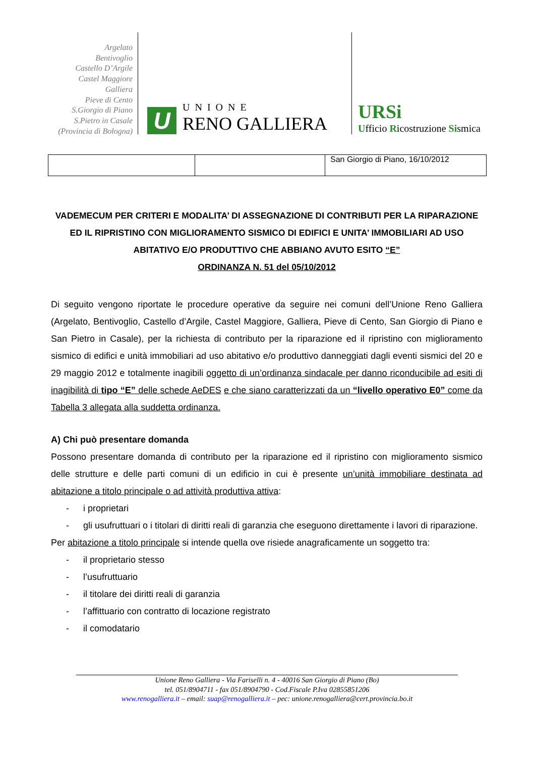Argelato
Bentivoglio
Castello D’Argile
Castel Maggiore
Galliera
Pieve di Cento
S.Giorgio di Piano
S.Pietro in Casale
(Provincia di Bologna)
U
UNIONE
RENO GALLIERA
URSi
Ufficio Ricostruzione Sismica
| | | San Giorgio di Piano, 16/10/2012 |
VADEMECUM PER CRITERI E MODALITA’ DI ASSEGNAZIONE DI CONTRIBUTI PER LA RIPARAZIONE ED IL RIPRISTINO CON MIGLIORAMENTO SISMICO DI EDIFICI E UNITA’ IMMOBILIARI AD USO ABITATIVO E/O PRODUTTIVO CHE ABBIANO AVUTO ESITO “E”
ORDINANZA N. 51 del 05/10/2012
Di seguito vengono riportate le procedure operative da seguire nei comuni dell’Unione Reno Galliera (Argelato, Bentivoglio, Castello d’Argile, Castel Maggiore, Galliera, Pieve di Cento, San Giorgio di Piano e San Pietro in Casale), per la richiesta di contributo per la riparazione ed il ripristino con miglioramento sismico di edifici e unità immobiliari ad uso abitativo e/o produttivo danneggiati dagli eventi sismici del 20 e 29 maggio 2012 e totalmente inagibili oggetto di un’ordinanza sindacale per danno riconducibile ad esiti di inagibilità di tipo “E” delle schede AeDES e che siano caratterizzati da un “livello operativo E0” come da Tabella 3 allegata alla suddetta ordinanza.
A) Chi può presentare domanda
Possono presentare domanda di contributo per la riparazione ed il ripristino con miglioramento sismico delle strutture e delle parti comuni di un edificio in cui è presente un’unità immobiliare destinata ad abitazione a titolo principale o ad attività produttiva attiva:
- i proprietari
- gli usufruttuari o i titolari di diritti reali di garanzia che eseguono direttamente i lavori di riparazione.
Per abitazione a titolo principale si intende quella ove risiede anagraficamente un soggetto tra:
- il proprietario stesso
- l’usufruttuario
- il titolare dei diritti reali di garanzia
- l’affittuario con contratto di locazione registrato
- il comodatario
Unione Reno Galliera - Via Fariselli n. 4 - 40016 San Giorgio di Piano (Bo)
tel. 051/8904711 - fax 051/8904790 - Cod.Fiscale P.Iva 02855851206
www.renogalliera.it – email: suap@renogalliera.it – pec: unione.renogalliera@cert.provincia.bo.it